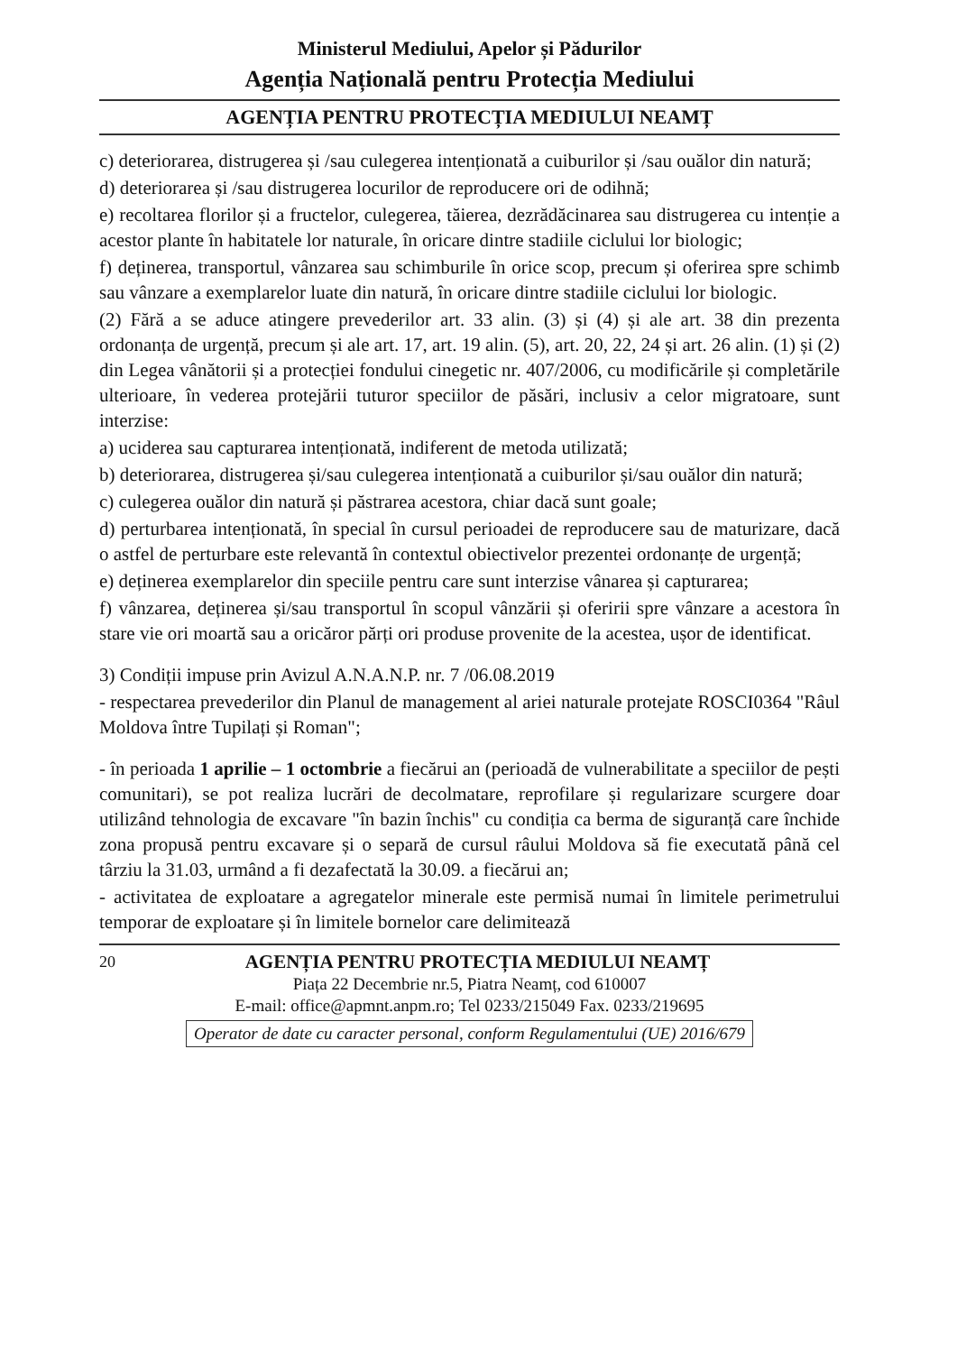Ministerul Mediului, Apelor și Pădurilor
Agenția Națională pentru Protecția Mediului
AGENȚIA PENTRU PROTECȚIA MEDIULUI NEAMȚ
c) deteriorarea, distrugerea și /sau culegerea intenționată a cuiburilor și /sau ouălor din natură;
d) deteriorarea și /sau distrugerea locurilor de reproducere ori de odihnă;
e) recoltarea florilor și a fructelor, culegerea, tăierea, dezrădăcinarea sau distrugerea cu intenție a acestor plante în habitatele lor naturale, în oricare dintre stadiile ciclului lor biologic;
f) deținerea, transportul, vânzarea sau schimburile în orice scop, precum și oferirea spre schimb sau vânzare a exemplarelor luate din natură, în oricare dintre stadiile ciclului lor biologic.
(2) Fără a se aduce atingere prevederilor art. 33 alin. (3) și (4) și ale art. 38 din prezenta ordonanța de urgență, precum și ale art. 17, art. 19 alin. (5), art. 20, 22, 24 și art. 26 alin. (1) și (2) din Legea vânătorii și a protecției fondului cinegetic nr. 407/2006, cu modificările și completările ulterioare, în vederea protejării tuturor speciilor de păsări, inclusiv a celor migratoare, sunt interzise:
a) uciderea sau capturarea intenționată, indiferent de metoda utilizată;
b) deteriorarea, distrugerea și/sau culegerea intenționată a cuiburilor și/sau ouălor din natură;
c) culegerea ouălor din natură și păstrarea acestora, chiar dacă sunt goale;
d) perturbarea intenționată, în special în cursul perioadei de reproducere sau de maturizare, dacă o astfel de perturbare este relevantă în contextul obiectivelor prezentei ordonanțe de urgență;
e) deținerea exemplarelor din speciile pentru care sunt interzise vânarea și capturarea;
f) vânzarea, deținerea și/sau transportul în scopul vânzării și oferirii spre vânzare a acestora în stare vie ori moartă sau a oricăror părți ori produse provenite de la acestea, ușor de identificat.
3) Condiții impuse prin Avizul A.N.A.N.P. nr. 7 /06.08.2019
- respectarea prevederilor din Planul de management al ariei naturale protejate ROSCI0364 "Râul Moldova între Tupilați și Roman";
- în perioada 1 aprilie – 1 octombrie a fiecărui an (perioadă de vulnerabilitate a speciilor de pești comunitari), se pot realiza lucrări de decolmatare, reprofilare și regularizare scurgere doar utilizând tehnologia de excavare "în bazin închis" cu condiția ca berma de siguranță care închide zona propusă pentru excavare și o separă de cursul râului Moldova să fie executată până cel târziu la 31.03, urmând a fi dezafectată la 30.09. a fiecărui an;
- activitatea de exploatare a agregatelor minerale este permisă numai în limitele perimetrului temporar de exploatare și în limitele bornelor care delimitează
20 AGENȚIA PENTRU PROTECȚIA MEDIULUI NEAMȚ
Piața 22 Decembrie nr.5, Piatra Neamț, cod 610007
E-mail: office@apmnt.anpm.ro; Tel 0233/215049 Fax. 0233/219695
Operator de date cu caracter personal, conform Regulamentului (UE) 2016/679